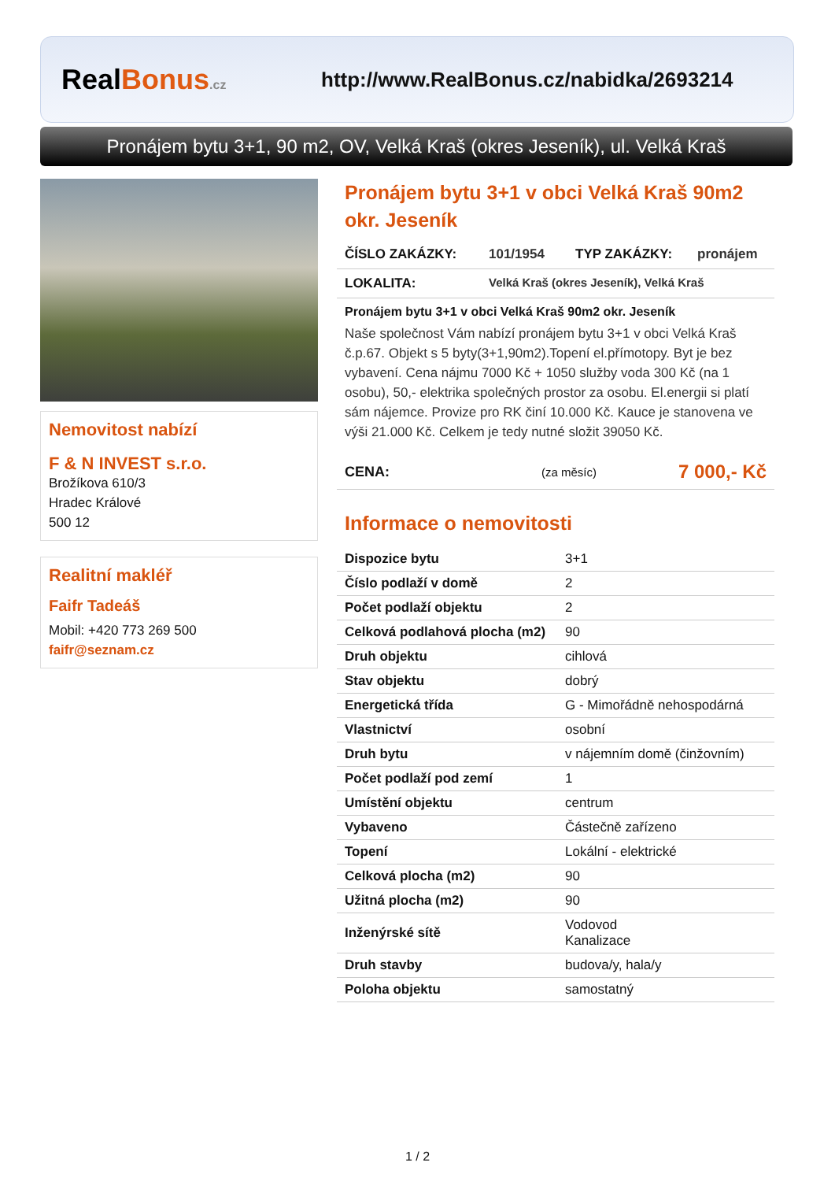Real Bonus.cz
http://www.RealBonus.cz/nabidka/2693214
Pronájem bytu 3+1, 90 m2, OV, Velká Kraš (okres Jeseník), ul. Velká Kraš
Nemovitost nabízí
F & N INVEST s.r.o.
Brožíkova 610/3
Hradec Králové
500 12
Realitní makléř
Faifr Tadeáš
Mobil: +420 773 269 500
faifr@seznam.cz
Pronájem bytu 3+1 v obci Velká Kraš 90m2 okr. Jeseník
ČÍSLO ZAKÁZKY: 101/1954 TYP ZAKÁZKY: pronájem
LOKALITA: Velká Kraš (okres Jeseník), Velká Kraš
Pronájem bytu 3+1 v obci Velká Kraš 90m2 okr. Jeseník
Naše společnost Vám nabízí pronájem bytu 3+1 v obci Velká Kraš č.p.67. Objekt s 5 byty(3+1,90m2).Topení el.přímotopy. Byt je bez vybavení. Cena nájmu 7000 Kč + 1050 služby voda 300 Kč (na 1 osobu), 50,- elektrika společných prostor za osobu. El.energii si platí sám nájemce. Provize pro RK činí 10.000 Kč. Kauce je stanovena ve výši 21.000 Kč. Celkem je tedy nutné složit 39050 Kč.
CENA: (za měsíc) 7 000,- Kč
Informace o nemovitosti
| Dispozice bytu | 3+1 |
| Číslo podlaží v domě | 2 |
| Počet podlaží objektu | 2 |
| Celková podlahová plocha (m2) | 90 |
| Druh objektu | cihlová |
| Stav objektu | dobrý |
| Energetická třída | G - Mimořádně nehospodárná |
| Vlastnictví | osobní |
| Druh bytu | v nájemním domě (činžovním) |
| Počet podlaží pod zemí | 1 |
| Umístění objektu | centrum |
| Vybaveno | Částečně zařízeno |
| Topení | Lokální - elektrické |
| Celková plocha (m2) | 90 |
| Užitná plocha (m2) | 90 |
| Inženýrské sítě | Vodovod Kanalizace |
| Druh stavby | budova/y, hala/y |
| Poloha objektu | samostatný |
1 / 2